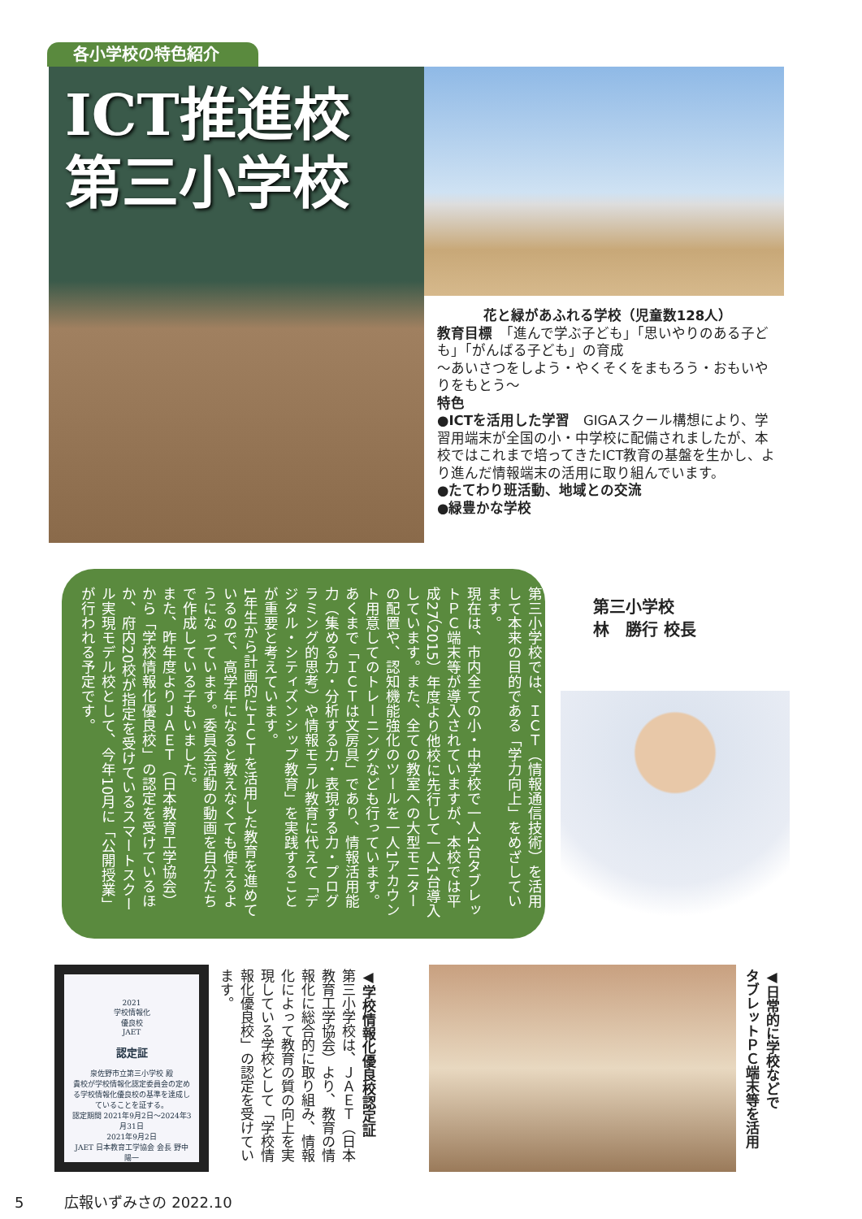各小学校の特色紹介
ICT推進校
第三小学校
花と緑があふれる学校（児童数128人）
教育目標　「進んで学ぶ子ども」「思いやりのある子ども」「がんばる子ども」の育成
～あいさつをしよう・やくそくをまもろう・おもいやりをもとう～
特色
●ICTを活用した学習　GIGAスクール構想により、学習用端末が全国の小・中学校に配備されましたが、本校ではこれまで培ってきたICT教育の基盤を生かし、より進んだ情報端末の活用に取り組んでいます。
●たてわり班活動、地域との交流
●緑豊かな学校
第三小学校では、ＩＣＴ（情報通信技術）を活用して本来の目的である「学力向上」をめざしています。
現在は、市内全ての小・中学校で一人1台タブレットＰＣ端末等が導入されていますが、本校では平成27（2015）年度より他校に先行して一人1台導入しています。また、全ての教室への大型モニターの配置や、認知機能強化のツールを一人1アカウント用意してのトレーニングなども行っています。
あくまで「ＩＣＴは文房具」であり、情報活用能力（集める力・分析する力・表現する力・プログラミング的思考）や情報モラル教育に代えて「デジタル・シティズンシップ教育」を実践することが重要と考えています。
1年生から計画的にＩＣＴを活用した教育を進めているので、高学年になると教えなくても使えるようになっています。委員会活動の動画を自分たちで作成している子もいました。
また、昨年度よりＪＡＥＴ（日本教育工学協会）から「学校情報化優良校」の認定を受けているほか、府内20校が指定を受けているスマートスクール実現モデル校として、今年10月に「公開授業」が行われる予定です。
第三小学校
林　勝行 校長
2021
学校情報化
優良校
JAET
認定証
泉佐野市立第三小学校 殿
貴校が学校情報化認定委員会の定める学校情報化優良校の基準を達成していることを証する。
認定期間 2021年9月2日～2024年3月31日
2021年9月2日
JAET 日本教育工学協会 会長 野中 陽一
◀学校情報化優良校認定証
第三小学校は、ＪＡＥＴ（日本教育工学協会）より、教育の情報化に総合的に取り組み、情報化によって教育の質の向上を実現している学校として「学校情報化優良校」の認定を受けています。
◀日常的に学校などで
タブレットＰＣ端末等を活用
5 広報いずみさの 2022.10